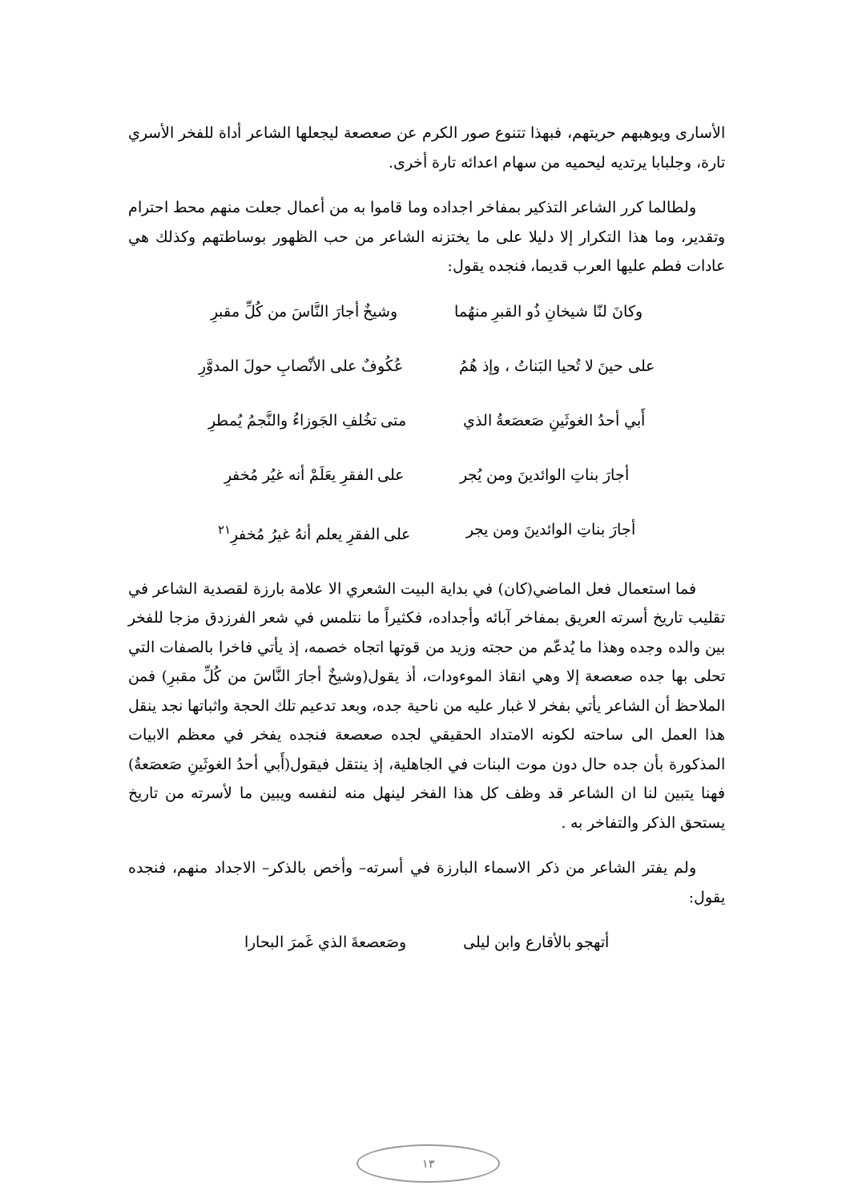الأسارى ويوهبهم حريتهم، فبهذا تتنوع صور الكرم عن صعصعة ليجعلها الشاعر أداة للفخر الأسري تارة، وجلبابا يرتديه ليحميه من سهام اعدائه تارة أخرى.
ولطالما كرر الشاعر التذكير بمفاخر اجداده وما قاموا به من أعمال جعلت منهم محط احترام وتقدير، وما هذا التكرار إلا دليلا على ما يختزنه الشاعر من حب الظهور بوساطتهم وكذلك هي عادات فطم عليها العرب قديما، فنجده يقول:
وكانَ لنّا شيخانِ ذُو القبرِ منهُما وشيخٌ أجارَ النَّاسَ من كُلِّ مقبرِ
على حينَ لا تُحيا البَناتُ ، وإذ هُمُ عُكُوفٌ على الأنْصابِ حولَ المدوَّرِ
أَبي أحدُ الغوثَينِ صَعصَعةُ الذي متى تخُلفِ الجَوزاءُ والنَّجمُ يُمطرِ
أجارَ بناتِ الوائدينَ ومن يُجر على الفقرِ يعَلَمْ أنه غيُر مُخفرِ
أجارَ بناتِ الوائدينَ ومن يجر على الفقرِ يعلم أنهُ غيرُ مُخفرِ<sup>٢١</sup>
فما استعمال فعل الماضي(كان) في بداية البيت الشعري الا علامة بارزة لقصدية الشاعر في تقليب تاريخ أسرته العريق بمفاخر آبائه وأجداده، فكثيراً ما نتلمس في شعر الفرزدق مزجا للفخر بين والده وجده وهذا ما يُدعّم من حجته وزيد من قوتها اتجاه خصمه، إذ يأتي فاخرا بالصفات التي تحلى بها جده صعصعة إلا وهي انقاذ الموءودات، أذ يقول(وشيخٌ أجارَ النَّاسَ من كُلِّ مقبرِ) فمن الملاحظ أن الشاعر يأتي بفخر لا غبار عليه من ناحية جده، وبعد تدعيم تلك الحجة واثباتها نجد ينقل هذا العمل الى ساحته لكونه الامتداد الحقيقي لجده صعصعة فنجده يفخر في معظم الابيات المذكورة بأن جده حال دون موت البنات في الجاهلية، إذ ينتقل فيقول(أَبي أحدُ الغوثَينِ صَعصَعةُ) فهنا يتبين لنا ان الشاعر قد وظف كل هذا الفخر لينهل منه لنفسه ويبين ما لأسرته من تاريخ يستحق الذكر والتفاخر به .
ولم يفتر الشاعر من ذكر الاسماء البارزة في أسرته– وأخص بالذكر– الاجداد منهم، فنجده يقول:
أتهجو بالأقارع وابن ليلى وصَعصعةَ الذي غَمرَ البحارا
١٣